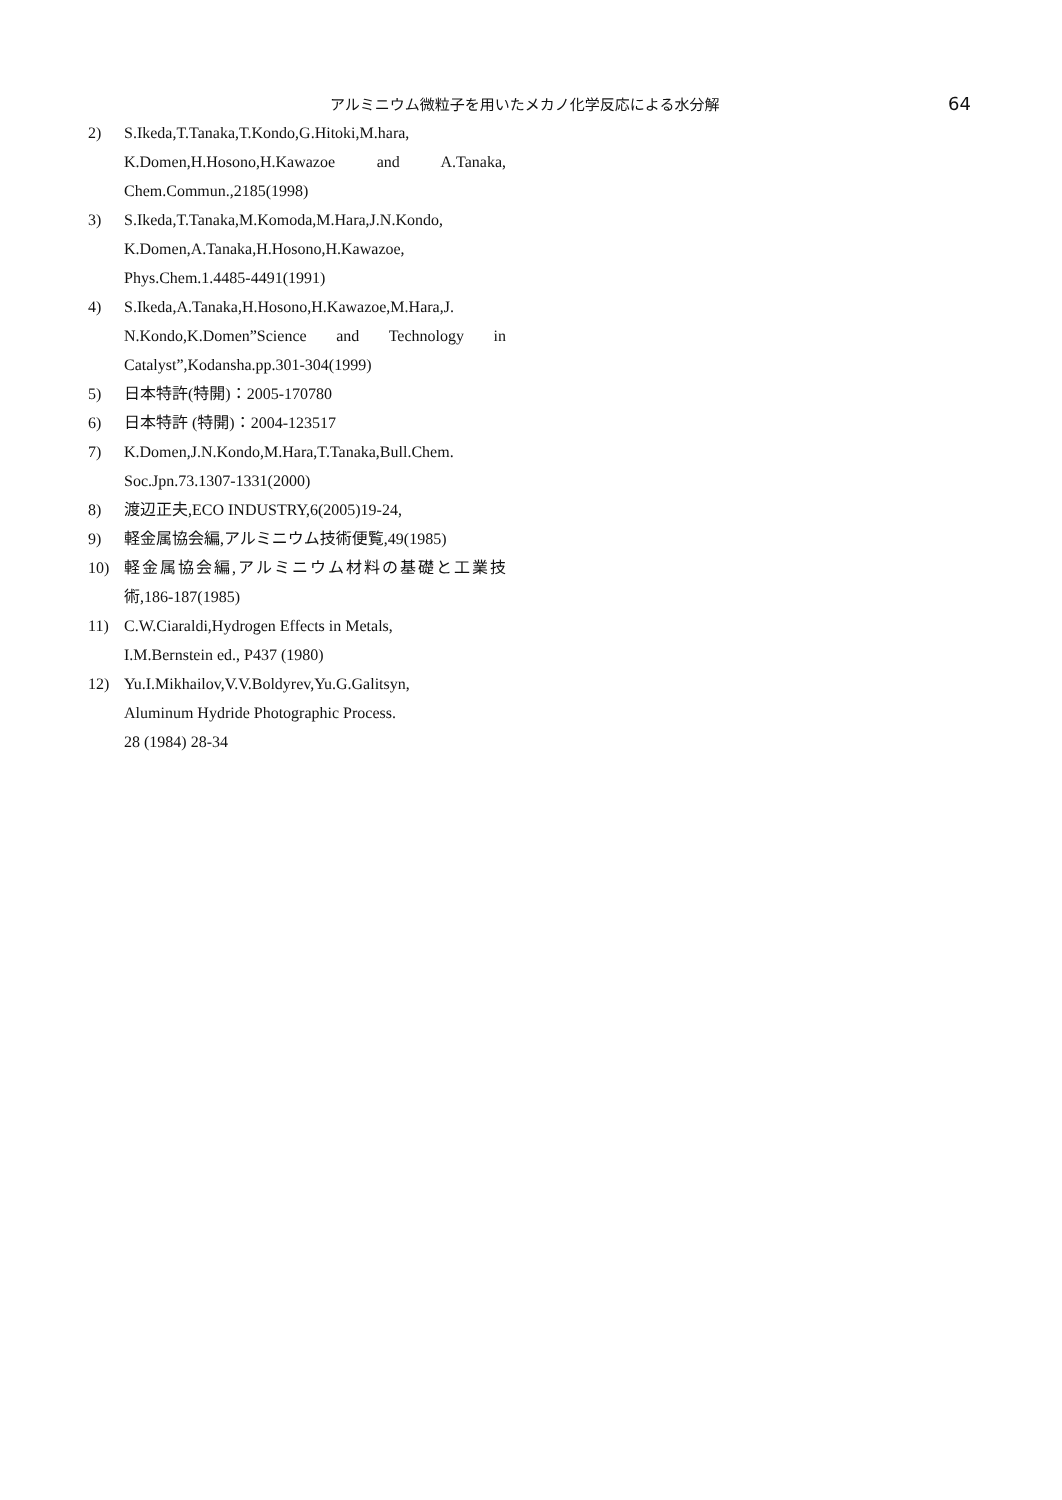アルミニウム微粒子を用いたメカノ化学反応による水分解 64
2) S.Ikeda,T.Tanaka,T.Kondo,G.Hitoki,M.hara, K.Domen,H.Hosono,H.Kawazoe and A.Tanaka, Chem.Commun.,2185(1998)
3) S.Ikeda,T.Tanaka,M.Komoda,M.Hara,J.N.Kondo, K.Domen,A.Tanaka,H.Hosono,H.Kawazoe, Phys.Chem.1.4485-4491(1991)
4) S.Ikeda,A.Tanaka,H.Hosono,H.Kawazoe,M.Hara,J. N.Kondo,K.Domen”Science and Technology in Catalyst”,Kodansha.pp.301-304(1999)
5) 日本特許(特開)：2005-170780
6) 日本特許 (特開)：2004-123517
7) K.Domen,J.N.Kondo,M.Hara,T.Tanaka,Bull.Chem. Soc.Jpn.73.1307-1331(2000)
8) 渡辺正夫,ECO INDUSTRY,6(2005)19-24,
9) 軽金属協会編,アルミニウム技術便覧,49(1985)
10) 軽金属協会編,アルミニウム材料の基礎と工業技術,186-187(1985)
11) C.W.Ciaraldi,Hydrogen Effects in Metals,
I.M.Bernstein ed., P437 (1980)
12) Yu.I.Mikhailov,V.V.Boldyrev,Yu.G.Galitsyn,
Aluminum Hydride Photographic Process.
28 (1984) 28-34